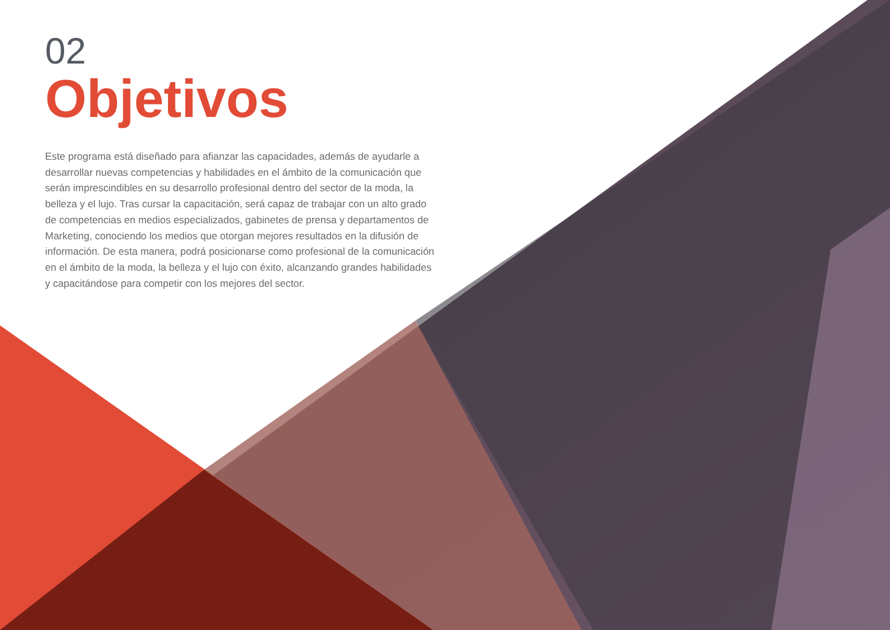02
Objetivos
Este programa está diseñado para afianzar las capacidades, además de ayudarle a desarrollar nuevas competencias y habilidades en el ámbito de la comunicación que serán imprescindibles en su desarrollo profesional dentro del sector de la moda, la belleza y el lujo. Tras cursar la capacitación, será capaz de trabajar con un alto grado de competencias en medios especializados, gabinetes de prensa y departamentos de Marketing, conociendo los medios que otorgan mejores resultados en la difusión de información. De esta manera, podrá posicionarse como profesional de la comunicación en el ámbito de la moda, la belleza y el lujo con éxito, alcanzando grandes habilidades y capacitándose para competir con los mejores del sector.